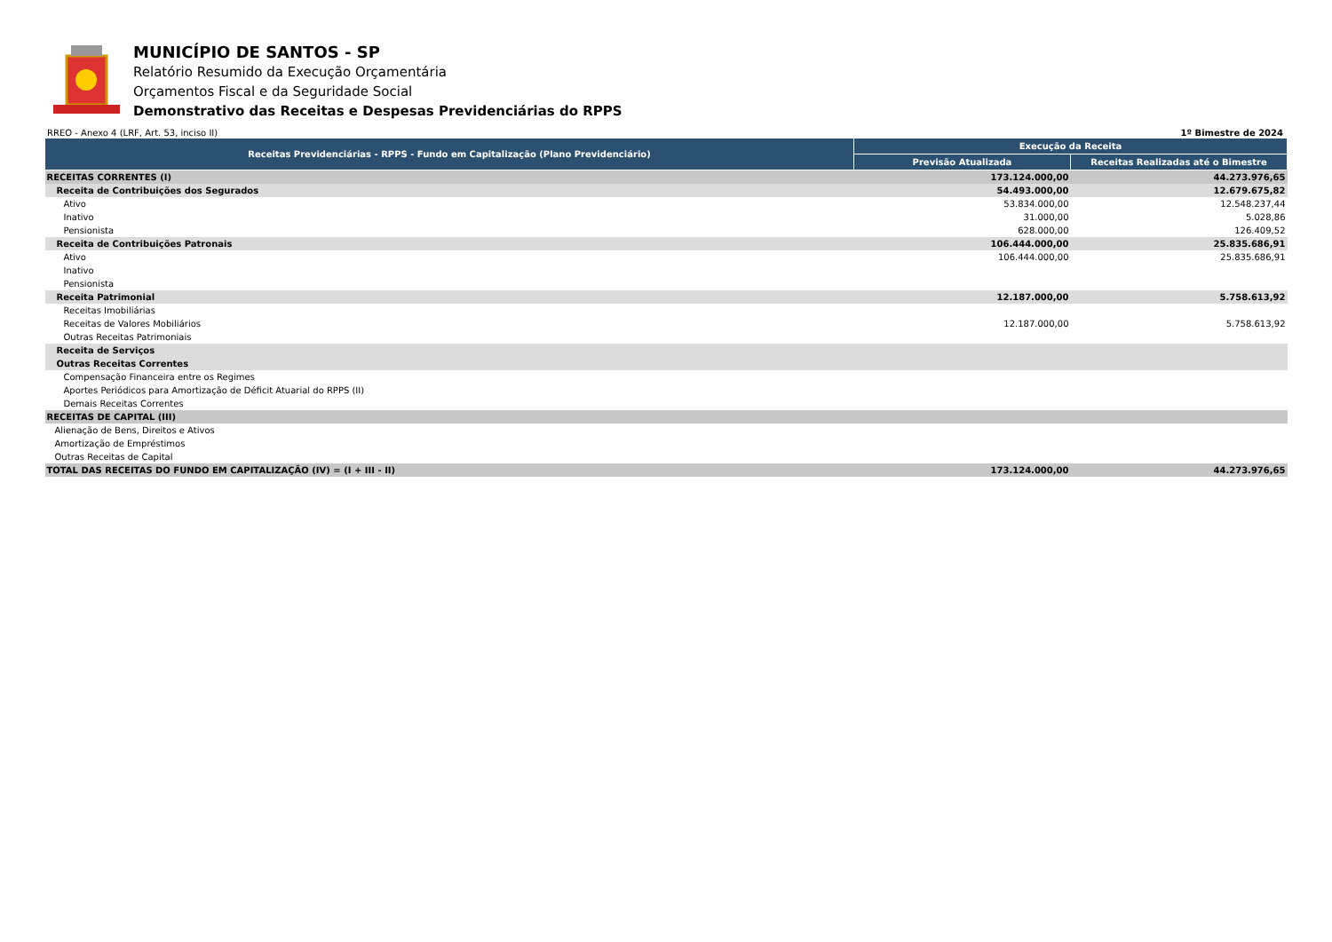MUNICÍPIO DE SANTOS - SP
Relatório Resumido da Execução Orçamentária
Orçamentos Fiscal e da Seguridade Social
Demonstrativo das Receitas e Despesas Previdenciárias do RPPS
RREO - Anexo 4 (LRF, Art. 53, inciso II) 1º Bimestre de 2024
| Receitas Previdenciárias - RPPS - Fundo em Capitalização (Plano Previdenciário) | Execução da Receita | |
| --- | --- | --- |
| | Previsão Atualizada | Receitas Realizadas até o Bimestre |
| RECEITAS CORRENTES (I) | 173.124.000,00 | 44.273.976,65 |
| Receita de Contribuições dos Segurados | 54.493.000,00 | 12.679.675,82 |
| Ativo | 53.834.000,00 | 12.548.237,44 |
| Inativo | 31.000,00 | 5.028,86 |
| Pensionista | 628.000,00 | 126.409,52 |
| Receita de Contribuições Patronais | 106.444.000,00 | 25.835.686,91 |
| Ativo | 106.444.000,00 | 25.835.686,91 |
| Inativo | | |
| Pensionista | | |
| Receita Patrimonial | 12.187.000,00 | 5.758.613,92 |
| Receitas Imobiliárias | | |
| Receitas de Valores Mobiliários | 12.187.000,00 | 5.758.613,92 |
| Outras Receitas Patrimoniais | | |
| Receita de Serviços | | |
| Outras Receitas Correntes | | |
| Compensação Financeira entre os Regimes | | |
| Aportes Periódicos para Amortização de Déficit Atuarial do RPPS (II) | | |
| Demais Receitas Correntes | | |
| RECEITAS DE CAPITAL (III) | | |
| Alienação de Bens, Direitos e Ativos | | |
| Amortização de Empréstimos | | |
| Outras Receitas de Capital | | |
| TOTAL DAS RECEITAS DO FUNDO EM CAPITALIZAÇÃO (IV) = (I + III - II) | 173.124.000,00 | 44.273.976,65 |